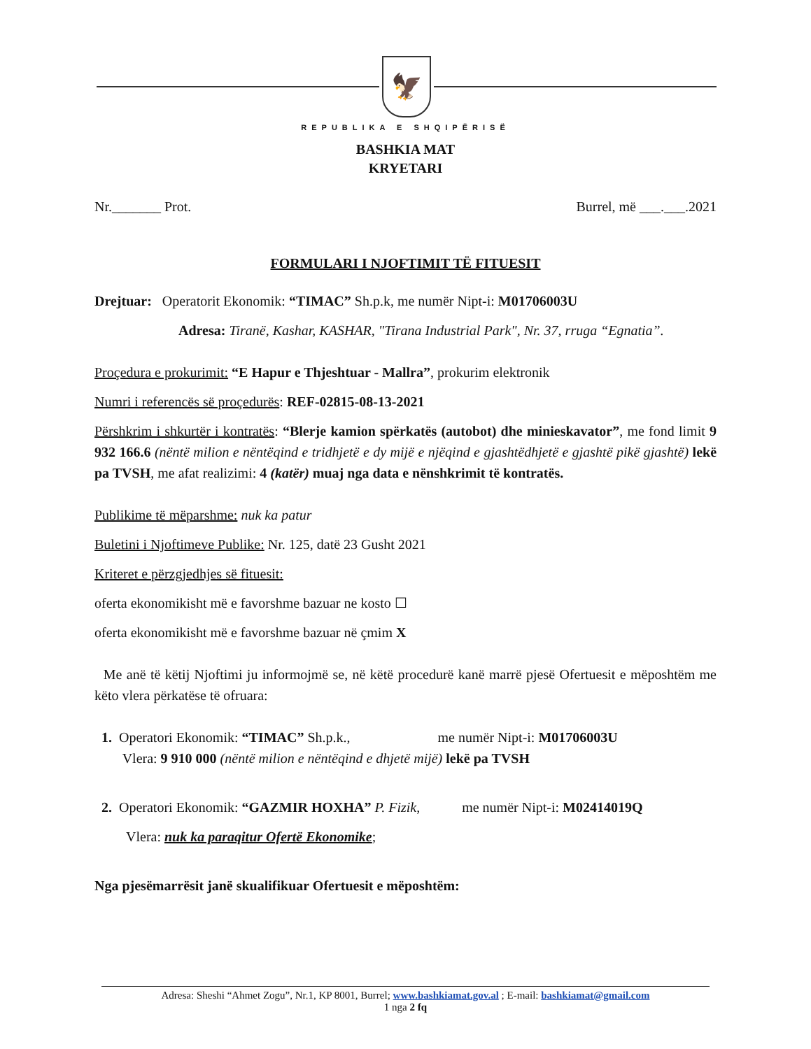🦅
REPUBLIKA E SHQIPËRISË
BASHKIA MAT
KRYETARI
Nr._______ Prot. Burrel, më ___.___.2021
FORMULARI I NJOFTIMIT TË FITUESIT
Drejtuar: Operatorit Ekonomik: “TIMAC” Sh.p.k, me numër Nipt-i: M01706003U
Adresa: Tiranë, Kashar, KASHAR, "Tirana Industrial Park", Nr. 37, rruga “Egnatia”.
Proçedura e prokurimit: “E Hapur e Thjeshtuar - Mallra”, prokurim elektronik
Numri i referencës së proçedurës: REF-02815-08-13-2021
Përshkrim i shkurtër i kontratës: “Blerje kamion spërkatës (autobot) dhe minieskavator”, me fond limit 9 932 166.6 (nëntë milion e nëntëqind e tridhjetë e dy mijë e njëqind e gjashtëdhjetë e gjashtë pikë gjashtë) lekë pa TVSH, me afat realizimi: 4 (katër) muaj nga data e nënshkrimit të kontratës.
Publikime të mëparshme: nuk ka patur
Buletini i Njoftimeve Publike: Nr. 125, datë 23 Gusht 2021
Kriteret e përzgjedhjes së fituesit:
oferta ekonomikisht më e favorshme bazuar ne kosto ☐
oferta ekonomikisht më e favorshme bazuar në çmim X
Me anë të këtij Njoftimi ju informojmë se, në këtë procedurë kanë marrë pjesë Ofertuesit e mëposhtëm me këto vlera përkatëse të ofruara:
1. Operatori Ekonomik: “TIMAC” Sh.p.k., me numër Nipt-i: M01706003U
Vlera: 9 910 000 (nëntë milion e nëntëqind e dhjetë mijë) lekë pa TVSH
2. Operatori Ekonomik: “GAZMIR HOXHA” P. Fizik, me numër Nipt-i: M02414019Q
Vlera: nuk ka paraqitur Ofertë Ekonomike;
Nga pjesëmarrësit janë skualifikuar Ofertuesit e mëposhtëm:
Adresa: Sheshi “Ahmet Zogu”, Nr.1, KP 8001, Burrel; www.bashkiamat.gov.al ; E-mail: bashkiamat@gmail.com
1 nga 2 fq